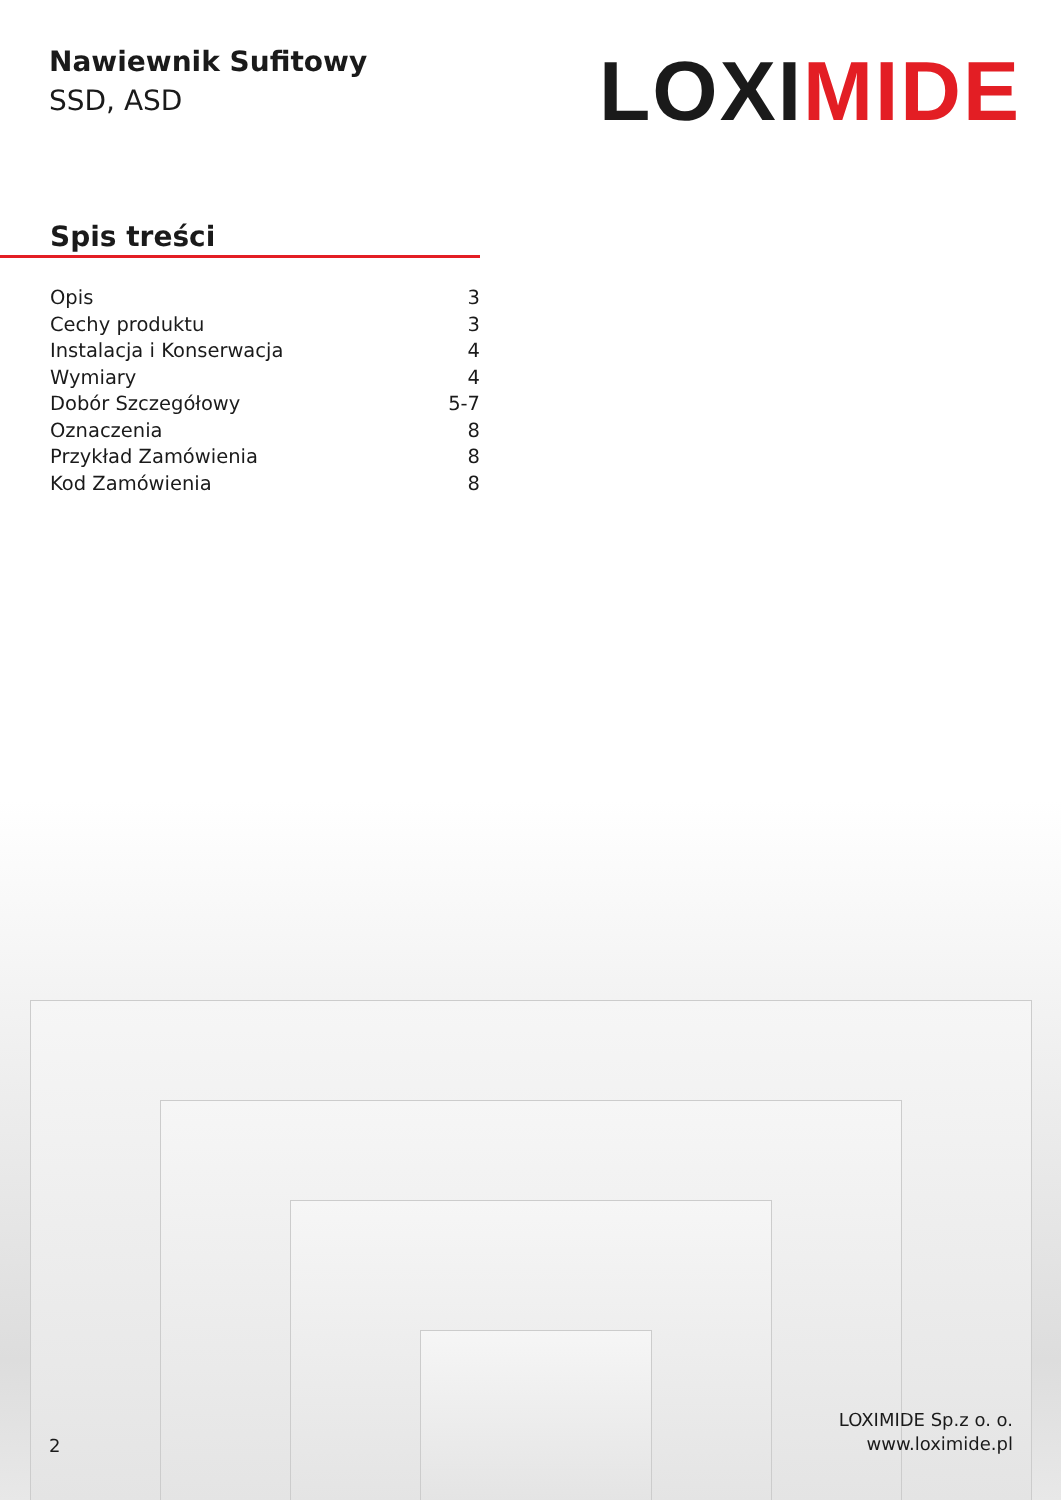Nawiewnik Sufitowy
SSD, ASD
LOXIMIDE
Spis treści
Opis 3
Cechy produktu 3
Instalacja i Konserwacja 4
Wymiary 4
Dobór Szczegółowy 5-7
Oznaczenia 8
Przykład Zamówienia 8
Kod Zamówienia 8
2
LOXIMIDE Sp.z o. o.
www.loximide.pl